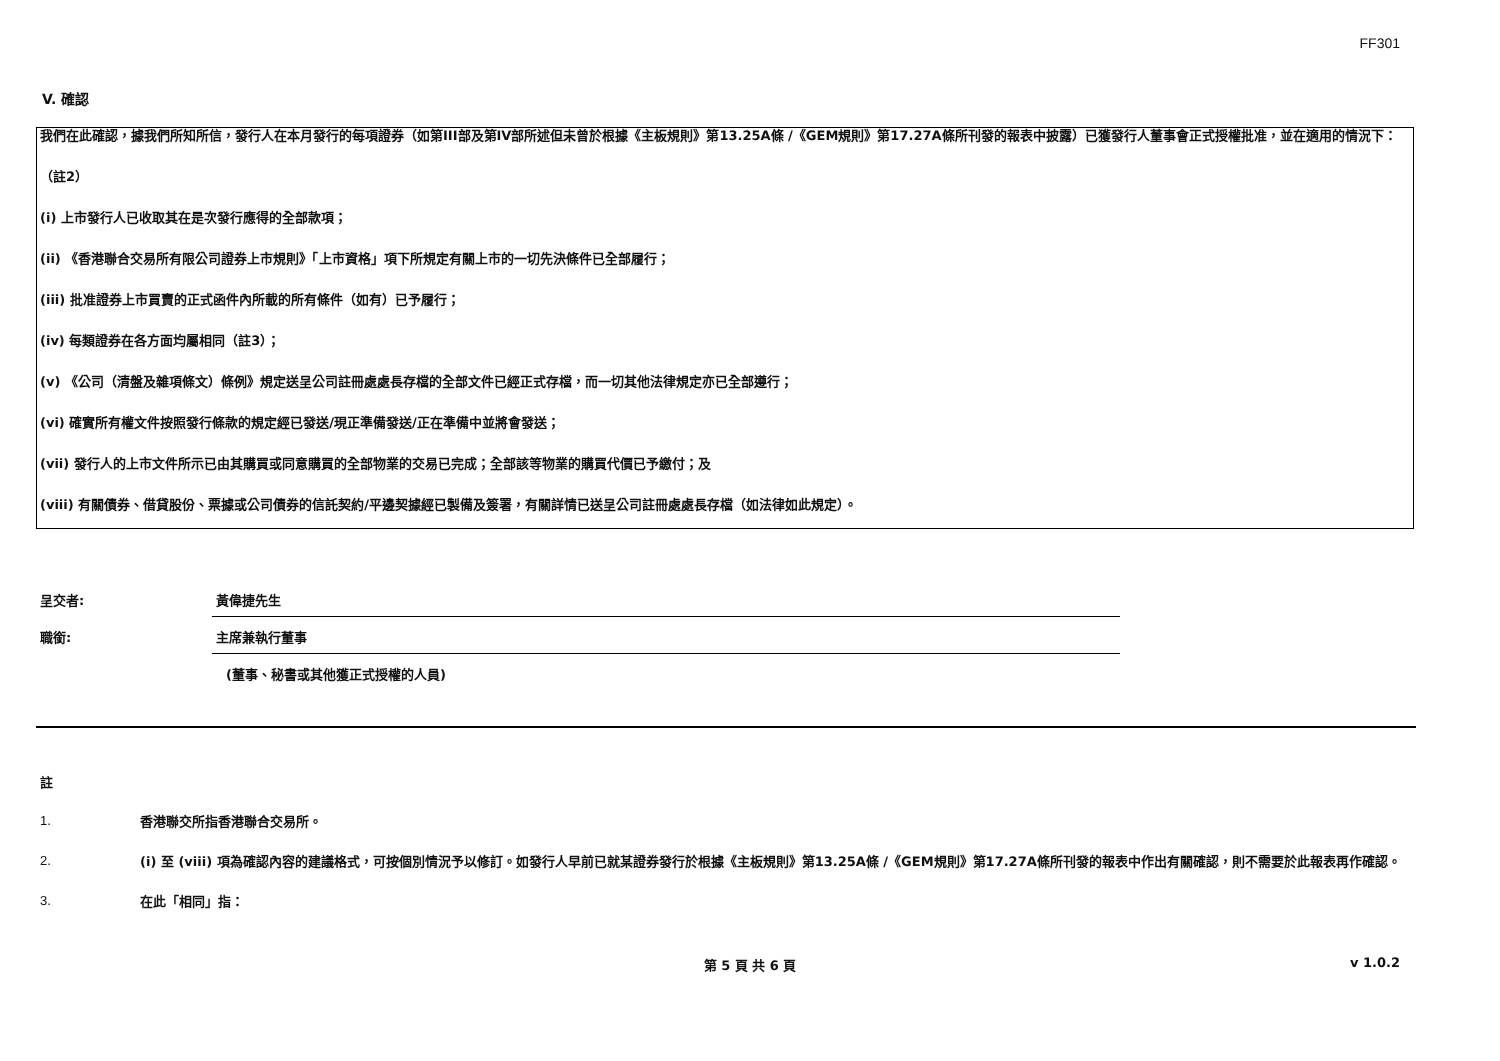FF301
V. 確認
我們在此確認，據我們所知所信，發行人在本月發行的每項證券（如第III部及第IV部所述但未曾於根據《主板規則》第13.25A條 /《GEM規則》第17.27A條所刊發的報表中披露）已獲發行人董事會正式授權批准，並在適用的情況下：
（註2）
(i) 上市發行人已收取其在是次發行應得的全部款項；
(ii) 《香港聯合交易所有限公司證券上市規則》「上市資格」項下所規定有關上市的一切先決條件已全部履行；
(iii) 批准證券上市買賣的正式函件內所載的所有條件（如有）已予履行；
(iv) 每類證券在各方面均屬相同（註3）；
(v) 《公司（清盤及雜項條文）條例》規定送呈公司註冊處處長存檔的全部文件已經正式存檔，而一切其他法律規定亦已全部遵行；
(vi) 確實所有權文件按照發行條款的規定經已發送/現正準備發送/正在準備中並將會發送；
(vii) 發行人的上市文件所示已由其購買或同意購買的全部物業的交易已完成；全部該等物業的購買代價已予繳付；及
(viii) 有關債券、借貸股份、票據或公司債券的信託契約/平邊契據經已製備及簽署，有關詳情已送呈公司註冊處處長存檔（如法律如此規定）。
呈交者:
黃偉捷先生
職銜:
主席兼執行董事
(董事、秘書或其他獲正式授權的人員)
註
1.
香港聯交所指香港聯合交易所。
2.
(i) 至 (viii) 項為確認內容的建議格式，可按個別情況予以修訂。如發行人早前已就某證券發行於根據《主板規則》第13.25A條 /《GEM規則》第17.27A條所刊發的報表中作出有關確認，則不需要於此報表再作確認。
3.
在此「相同」指：
第 5 頁 共 6 頁 v 1.0.2